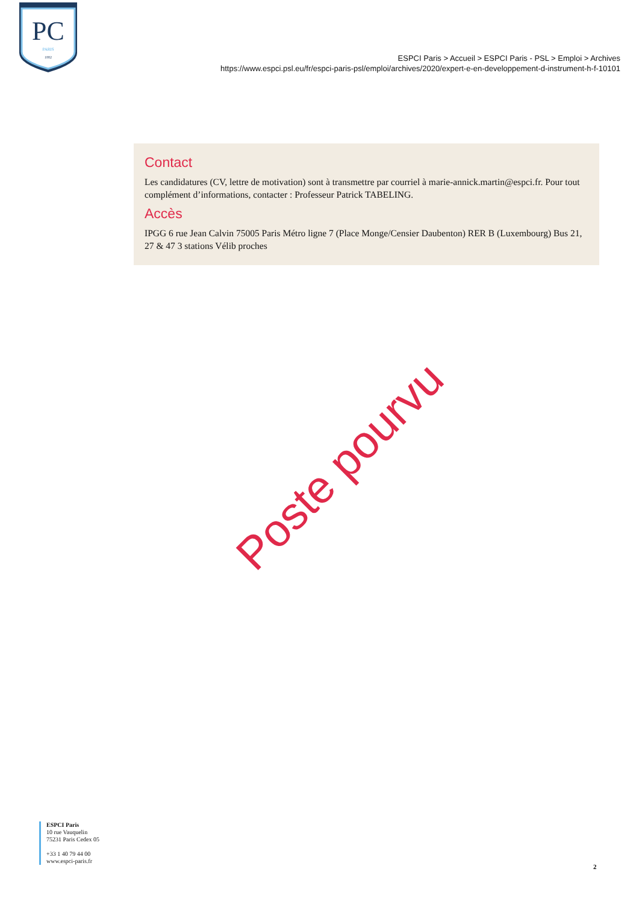PC
PARIS
1882
ESPCI Paris > Accueil > ESPCI Paris - PSL > Emploi > Archives
https://www.espci.psl.eu/fr/espci-paris-psl/emploi/archives/2020/expert-e-en-developpement-d-instrument-h-f-10101
Contact
Les candidatures (CV, lettre de motivation) sont à transmettre par courriel à marie-annick.martin@espci.fr. Pour tout complément d’informations, contacter : Professeur Patrick TABELING.
Accès
IPGG 6 rue Jean Calvin 75005 Paris Métro ligne 7 (Place Monge/Censier Daubenton) RER B (Luxembourg) Bus 21, 27 & 47 3 stations Vélib proches
Poste pourvu
ESPCI Paris
10 rue Vauquelin
75231 Paris Cedex 05
+33 1 40 79 44 00
www.espci-paris.fr
2